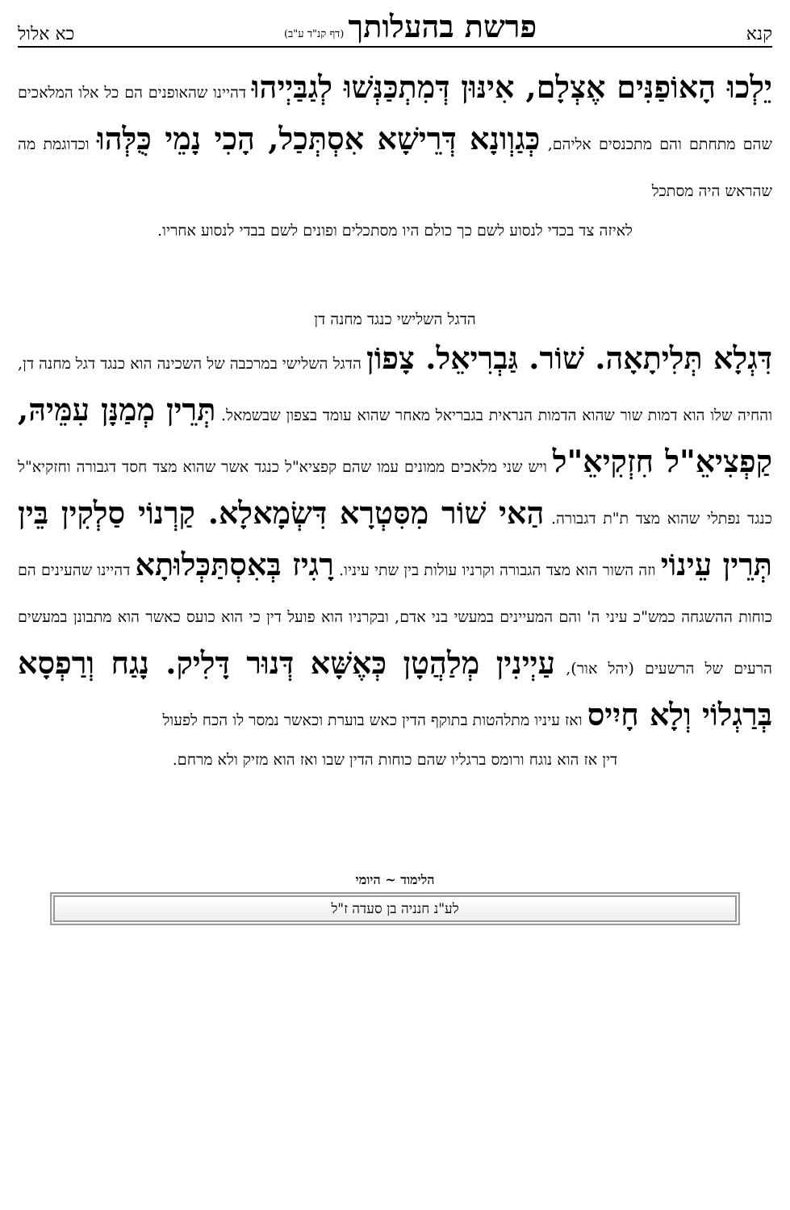קנא פרשת בהעלותך (דף קנ"ד ע"ב) כא אלול
יֵלְכוּ הָאוֹפַנִּים אֶצְלָם, אִינּוּן דְּמִתְכַּנְּשׁוּ לְגַבַּיְיהוּ דהיינו שהאופנים הם כל אלו המלאכים שהם מתחתם והם מתכנסים אליהם, כְּגַוְונָא דְּרֵישָׁא אִסְתְּכַל, הָכִי נָמֵי כֻּלְּהוּ וכדוגמת מה שהראש היה מסתכל
לאיזה צד בכדי לנסוע לשם כך כולם היו מסתכלים ופונים לשם בבדי לנסוע אחריו.
הדגל השלישי כנגד מחנה דן
דִּגְלָא תְּלִיתָאָה. שׁוֹר. גַּבְרִיאֵל. צָפוֹן הדגל השלישי במרכבה של השכינה הוא כנגד דגל מחנה דן, והחיה שלו הוא דמות שור שהוא הדמות הנראית בגבריאל מאחר שהוא עומד בצפון שבשמאל. תְּרֵין מְמַנָּן עִמֵּיהּ, קַפְצִיאֵ"ל חִזְקִיאֵ"ל ויש שני מלאכים ממונים עמו שהם קפציא"ל כנגד אשר שהוא מצד חסד דגבורה וחזקיא"ל כנגד נפתלי שהוא מצד ת"ת דגבורה. הַאי שׁוֹר מִסִּטְרָא דִּשְׂמָאלָא. קַרְנוֹי סַלְקִין בֵּין תְּרֵין עֵינוֹי וזה השור הוא מצד הגבורה וקרניו עולות בין שתי עיניו. רָגִיז בְּאִסְתַּכְּלוּתָא דהיינו שהעינים הם כוחות ההשגחה כמש"כ עיני ה' והם המעיינים במעשי בני אדם, ובקרניו הוא פועל דין כי הוא כועס כאשר הוא מתבונן במעשים הרעים של הרשעים (יהל אור), עַיְינִין מְלַהֲטָן כְּאֶשָּׁא דְּנוּר דָּלִיק. נָגַח וְרַפְסָא בְּרַגְלוֹי וְלָא חָיִיס ואז עיניו מתלהטות בתוקף הדין כאש בוערת וכאשר נמסר לו הכח לפעול
דין אז הוא נוגח ורומס ברגליו שהם כוחות הדין שבו ואז הוא מזיק ולא מרחם.
הלימוד ~ היומי
לע"נ חנניה בן סעדה ז"ל